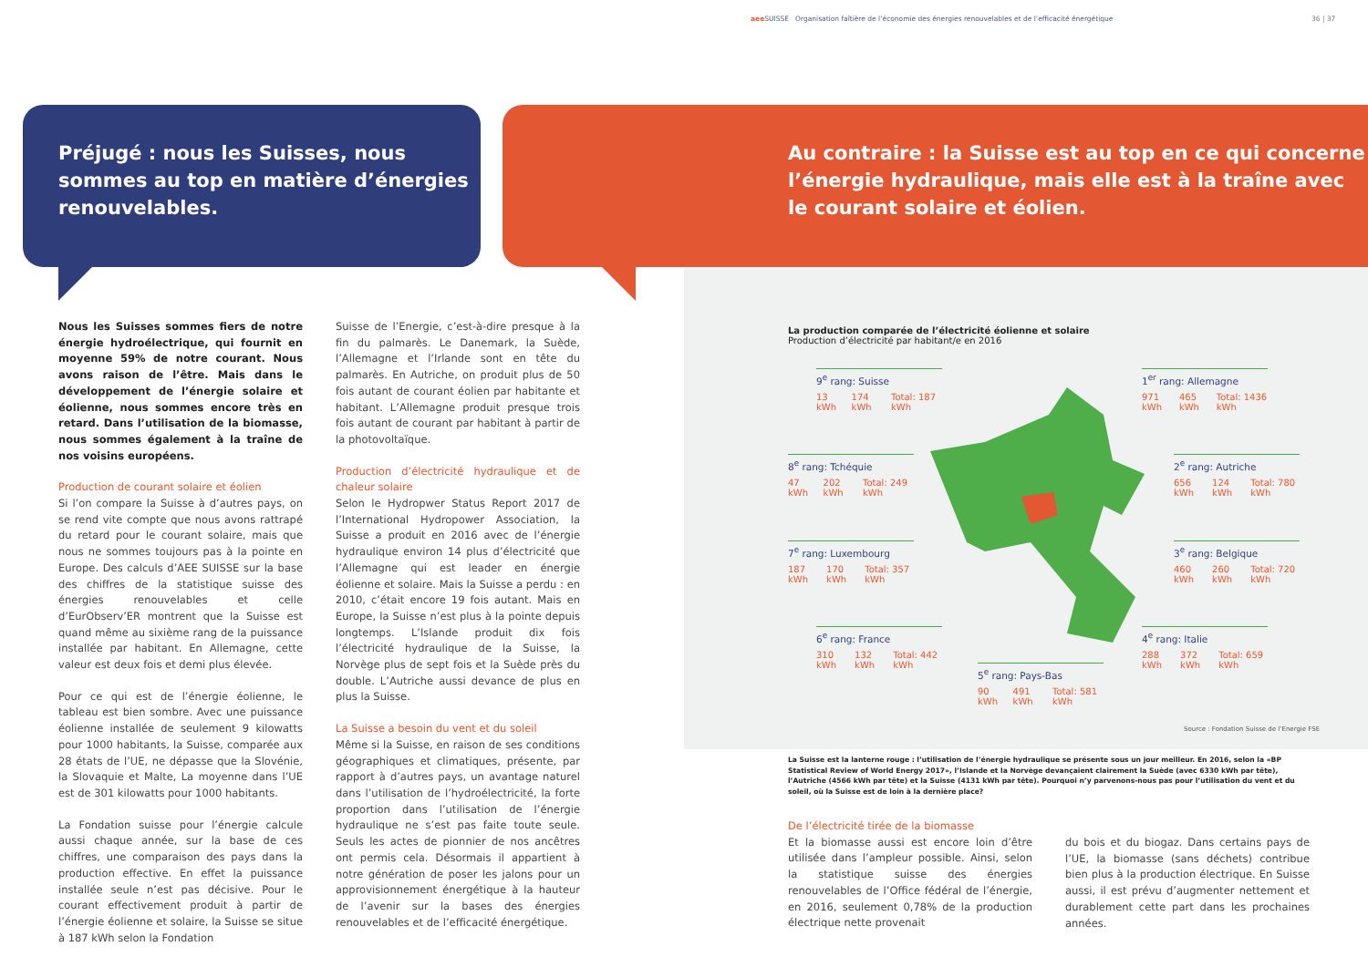aee SUISSE Organisation faîtière de l’économie des énergies renouvelables et de l’efficacité énergétique
36 | 37
Préjugé : nous les Suisses, nous sommes au top en matière d’énergies renouvelables.
Au contraire : la Suisse est au top en ce qui concerne l’énergie hydraulique, mais elle est à la traîne avec le courant solaire et éolien.
Nous les Suisses sommes fiers de notre énergie hydroélectrique, qui fournit en moyenne 59% de notre courant. Nous avons raison de l’être. Mais dans le développement de l’énergie solaire et éolienne, nous sommes encore très en retard. Dans l’utilisation de la biomasse, nous sommes également à la traîne de nos voisins européens.
Production de courant solaire et éolien
Si l’on compare la Suisse à d’autres pays, on se rend vite compte que nous avons rattrapé du retard pour le courant solaire, mais que nous ne sommes toujours pas à la pointe en Europe. Des calculs d’AEE SUISSE sur la base des chiffres de la statistique suisse des énergies renouvelables et celle d’EurObserv’ER montrent que la Suisse est quand même au sixième rang de la puissance installée par habitant. En Allemagne, cette valeur est deux fois et demi plus élevée.
Pour ce qui est de l’énergie éolienne, le tableau est bien sombre. Avec une puissance éolienne installée de seulement 9 kilowatts pour 1000 habitants, la Suisse, comparée aux 28 états de l’UE, ne dépasse que la Slovénie, la Slovaquie et Malte, La moyenne dans l’UE est de 301 kilowatts pour 1000 habitants.
La Fondation suisse pour l’énergie calcule aussi chaque année, sur la base de ces chiffres, une comparaison des pays dans la production effective. En effet la puissance installée seule n’est pas décisive. Pour le courant effectivement produit à partir de l’énergie éolienne et solaire, la Suisse se situe à 187 kWh selon la Fondation
Suisse de l’Energie, c’est-à-dire presque à la fin du palmarès. Le Danemark, la Suède, l’Allemagne et l’Irlande sont en tête du palmarès. En Autriche, on produit plus de 50 fois autant de courant éolien par habitante et habitant. L’Allemagne produit presque trois fois autant de courant par habitant à partir de la photovoltaïque.
Production d’électricité hydraulique et de chaleur solaire
Selon le Hydropwer Status Report 2017 de l’International Hydropower Association, la Suisse a produit en 2016 avec de l’énergie hydraulique environ 14 plus d’électricité que l’Allemagne qui est leader en énergie éolienne et solaire. Mais la Suisse a perdu : en 2010, c’était encore 19 fois autant. Mais en Europe, la Suisse n’est plus à la pointe depuis longtemps. L’Islande produit dix fois l’électricité hydraulique de la Suisse, la Norvège plus de sept fois et la Suède près du double. L’Autriche aussi devance de plus en plus la Suisse.
La Suisse a besoin du vent et du soleil
Même si la Suisse, en raison de ses conditions géographiques et climatiques, présente, par rapport à d’autres pays, un avantage naturel dans l’utilisation de l’hydroélectricité, la forte proportion dans l’utilisation de l’énergie hydraulique ne s’est pas faite toute seule. Seuls les actes de pionnier de nos ancêtres ont permis cela. Désormais il appartient à notre génération de poser les jalons pour un approvisionnement énergétique à la hauteur de l’avenir sur la bases des énergies renouvelables et de l’efficacité énergétique.
La production comparée de l’électricité éolienne et solaire
Production d’électricité par habitant/e en 2016
9<sup>e</sup> rang: Suisse
13 kWh 174 kWh Total: 187 kWh
8<sup>e</sup> rang: Tchéquie
47 kWh 202 kWh Total: 249 kWh
7<sup>e</sup> rang: Luxembourg
187 kWh 170 kWh Total: 357 kWh
6<sup>e</sup> rang: France
310 kWh 132 kWh Total: 442 kWh
5<sup>e</sup> rang: Pays-Bas
90 kWh 491 kWh Total: 581 kWh
1<sup>er</sup> rang: Allemagne
971 kWh 465 kWh Total: 1436 kWh
2<sup>e</sup> rang: Autriche
656 kWh 124 kWh Total: 780 kWh
3<sup>e</sup> rang: Belgique
460 kWh 260 kWh Total: 720 kWh
4<sup>e</sup> rang: Italie
288 kWh 372 kWh Total: 659 kWh
Source : Fondation Suisse de l’Energie FSE
La Suisse est la lanterne rouge : l’utilisation de l’énergie hydraulique se présente sous un jour meilleur. En 2016, selon la «BP Statistical Review of World Energy 2017», l’Islande et la Norvège devançaient clairement la Suède (avec 6330 kWh par tête), l’Autriche (4566 kWh par tête) et la Suisse (4131 kWh par tête). Pourquoi n’y parvenons-nous pas pour l’utilisation du vent et du soleil, où la Suisse est de loin à la dernière place?
De l’électricité tirée de la biomasse
Et la biomasse aussi est encore loin d’être utilisée dans l’ampleur possible. Ainsi, selon la statistique suisse des énergies renouvelables de l’Office fédéral de l’énergie, en 2016, seulement 0,78% de la production électrique nette provenait
du bois et du biogaz. Dans certains pays de l’UE, la biomasse (sans déchets) contribue bien plus à la production électrique. En Suisse aussi, il est prévu d’augmenter nettement et durablement cette part dans les prochaines années.